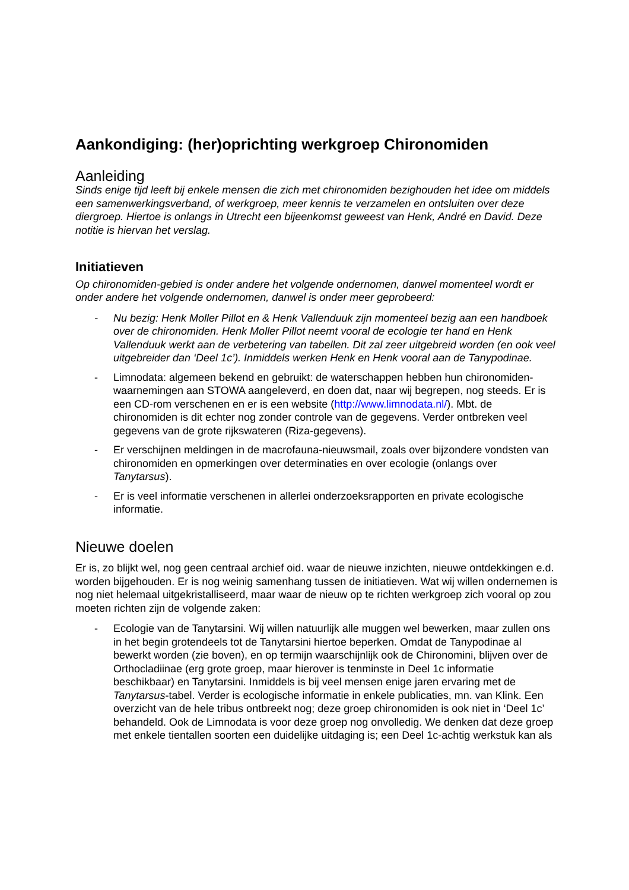Aankondiging: (her)oprichting werkgroep Chironomiden
Aanleiding
Sinds enige tijd leeft bij enkele mensen die zich met chironomiden bezighouden het idee om middels een samenwerkingsverband, of werkgroep, meer kennis te verzamelen en ontsluiten over deze diergroep. Hiertoe is onlangs in Utrecht een bijeenkomst geweest van Henk, André en David. Deze notitie is hiervan het verslag.
Initiatieven
Op chironomiden-gebied is onder andere het volgende ondernomen, danwel momenteel wordt er onder andere het volgende ondernomen, danwel is onder meer geprobeerd:
- Nu bezig: Henk Moller Pillot en & Henk Vallenduuk zijn momenteel bezig aan een handboek over de chironomiden. Henk Moller Pillot neemt vooral de ecologie ter hand en Henk Vallenduuk werkt aan de verbetering van tabellen. Dit zal zeer uitgebreid worden (en ook veel uitgebreider dan ‘Deel 1c’). Inmiddels werken Henk en Henk vooral aan de Tanypodinae.
- Limnodata: algemeen bekend en gebruikt: de waterschappen hebben hun chironomiden-waarnemingen aan STOWA aangeleverd, en doen dat, naar wij begrepen, nog steeds. Er is een CD-rom verschenen en er is een website (http://www.limnodata.nl/). Mbt. de chironomiden is dit echter nog zonder controle van de gegevens. Verder ontbreken veel gegevens van de grote rijkswateren (Riza-gegevens).
- Er verschijnen meldingen in de macrofauna-nieuwsmail, zoals over bijzondere vondsten van chironomiden en opmerkingen over determinaties en over ecologie (onlangs over Tanytarsus).
- Er is veel informatie verschenen in allerlei onderzoeksrapporten en private ecologische informatie.
Nieuwe doelen
Er is, zo blijkt wel, nog geen centraal archief oid. waar de nieuwe inzichten, nieuwe ontdekkingen e.d. worden bijgehouden. Er is nog weinig samenhang tussen de initiatieven. Wat wij willen ondernemen is nog niet helemaal uitgekristalliseerd, maar waar de nieuw op te richten werkgroep zich vooral op zou moeten richten zijn de volgende zaken:
- Ecologie van de Tanytarsini. Wij willen natuurlijk alle muggen wel bewerken, maar zullen ons in het begin grotendeels tot de Tanytarsini hiertoe beperken. Omdat de Tanypodinae al bewerkt worden (zie boven), en op termijn waarschijnlijk ook de Chironomini, blijven over de Orthocladiinae (erg grote groep, maar hierover is tenminste in Deel 1c informatie beschikbaar) en Tanytarsini. Inmiddels is bij veel mensen enige jaren ervaring met de Tanytarsus-tabel. Verder is ecologische informatie in enkele publicaties, mn. van Klink. Een overzicht van de hele tribus ontbreekt nog; deze groep chironomiden is ook niet in ‘Deel 1c’ behandeld. Ook de Limnodata is voor deze groep nog onvolledig. We denken dat deze groep met enkele tientallen soorten een duidelijke uitdaging is; een Deel 1c-achtig werkstuk kan als